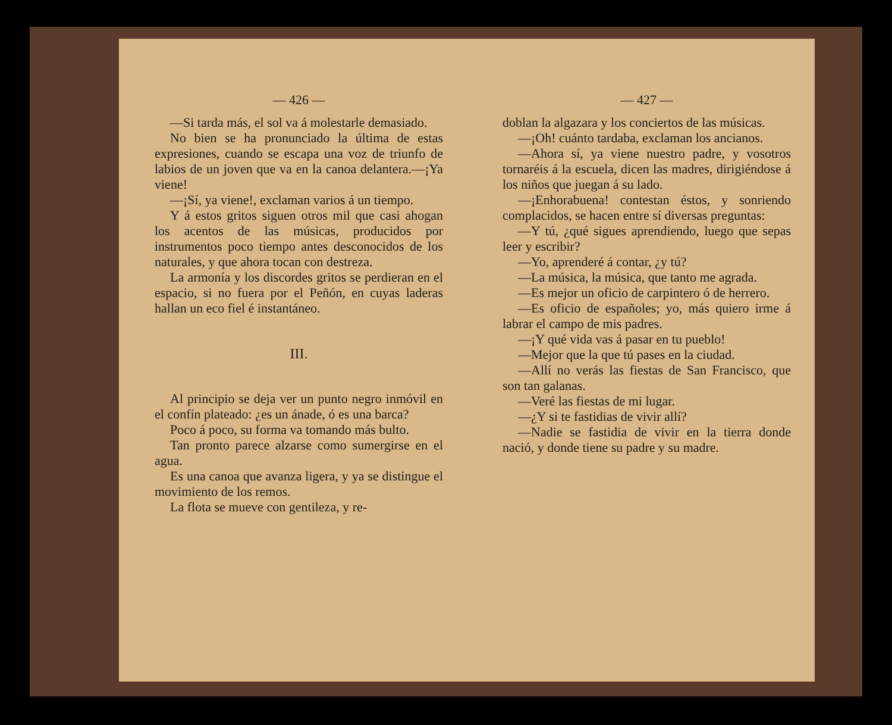— 426 —
—Si tarda más, el sol va á molestarle demasiado.
No bien se ha pronunciado la última de estas expresiones, cuando se escapa una voz de triunfo de labios de un joven que va en la canoa delantera.—¡Ya viene!
—¡Sí, ya viene!, exclaman varios á un tiempo.
Y á estos gritos siguen otros mil que casi ahogan los acentos de las músicas, producidos por instrumentos poco tiempo antes desconocidos de los naturales, y que ahora tocan con destreza.
La armonía y los discordes gritos se perdieran en el espacio, si no fuera por el Peñón, en cuyas laderas hallan un eco fiel é instantáneo.
III.
Al principio se deja ver un punto negro inmóvil en el confín plateado: ¿es un ánade, ó es una barca?
Poco á poco, su forma va tomando más bulto.
Tan pronto parece alzarse como sumergirse en el agua.
Es una canoa que avanza ligera, y ya se distingue el movimiento de los remos.
La flota se mueve con gentileza, y re-
— 427 —
doblan la algazara y los conciertos de las músicas.
—¡Oh! cuánto tardaba, exclaman los ancianos.
—Ahora sí, ya viene nuestro padre, y vosotros tornaréis á la escuela, dicen las madres, dirigiéndose á los niños que juegan á su lado.
—¡Enhorabuena! contestan éstos, y sonriendo complacidos, se hacen entre sí diversas preguntas:
—Y tú, ¿qué sigues aprendiendo, luego que sepas leer y escribir?
—Yo, aprenderé á contar, ¿y tú?
—La música, la música, que tanto me agrada.
—Es mejor un oficio de carpintero ó de herrero.
—Es oficio de españoles; yo, más quiero irme á labrar el campo de mis padres.
—¡Y qué vida vas á pasar en tu pueblo!
—Mejor que la que tú pases en la ciudad.
—Allí no verás las fiestas de San Francisco, que son tan galanas.
—Veré las fiestas de mi lugar.
—¿Y si te fastidias de vivir allí?
—Nadie se fastidia de vivir en la tierra donde nació, y donde tiene su padre y su madre.